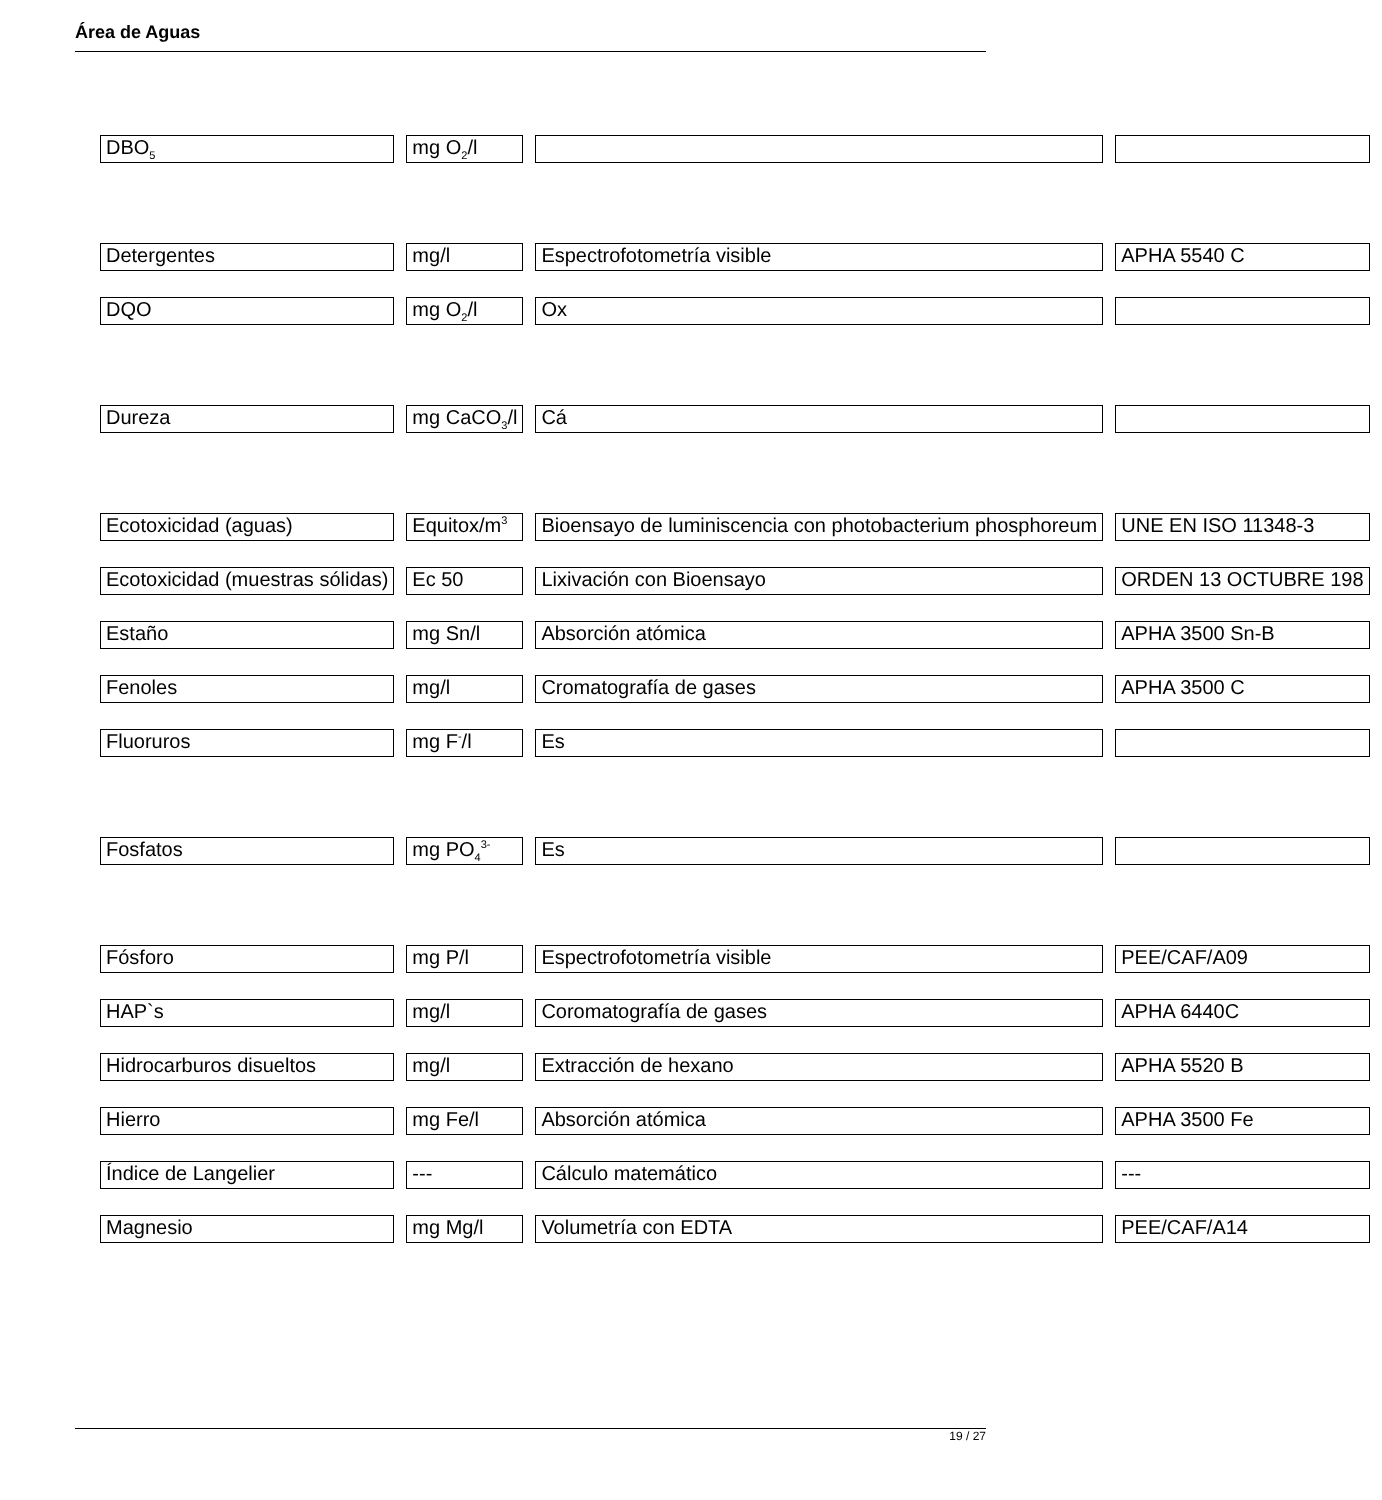Área de Aguas
| DBO<sub>5</sub> | mg O<sub>2</sub>/l | | |
| Detergentes | mg/l | Espectrofotometría visible | APHA 5540 C |
| DQO | mg O<sub>2</sub>/l | Ox | |
| Dureza | mg CaCO<sub>3</sub>/l | Cá | |
| Ecotoxicidad (aguas) | Equitox/m<sup>3</sup> | Bioensayo de luminiscencia con photobacterium phosphoreum | UNE EN ISO 11348-3 |
| Ecotoxicidad (muestras sólidas) | Ec 50 | Lixivación con Bioensayo | ORDEN 13 OCTUBRE 198 |
| Estaño | mg Sn/l | Absorción atómica | APHA 3500 Sn-B |
| Fenoles | mg/l | Cromatografía de gases | APHA 3500 C |
| Fluoruros | mg F<sup>-</sup>/l | Es | |
| Fosfatos | mg PO<sub>4</sub><sup>3-</sup> | Es | |
| Fósforo | mg P/l | Espectrofotometría visible | PEE/CAF/A09 |
| HAP`s | mg/l | Coromatografía de gases | APHA 6440C |
| Hidrocarburos disueltos | mg/l | Extracción de hexano | APHA 5520 B |
| Hierro | mg Fe/l | Absorción atómica | APHA 3500 Fe |
| Índice de Langelier | --- | Cálculo matemático | --- |
| Magnesio | mg Mg/l | Volumetría con EDTA | PEE/CAF/A14 |
19 / 27